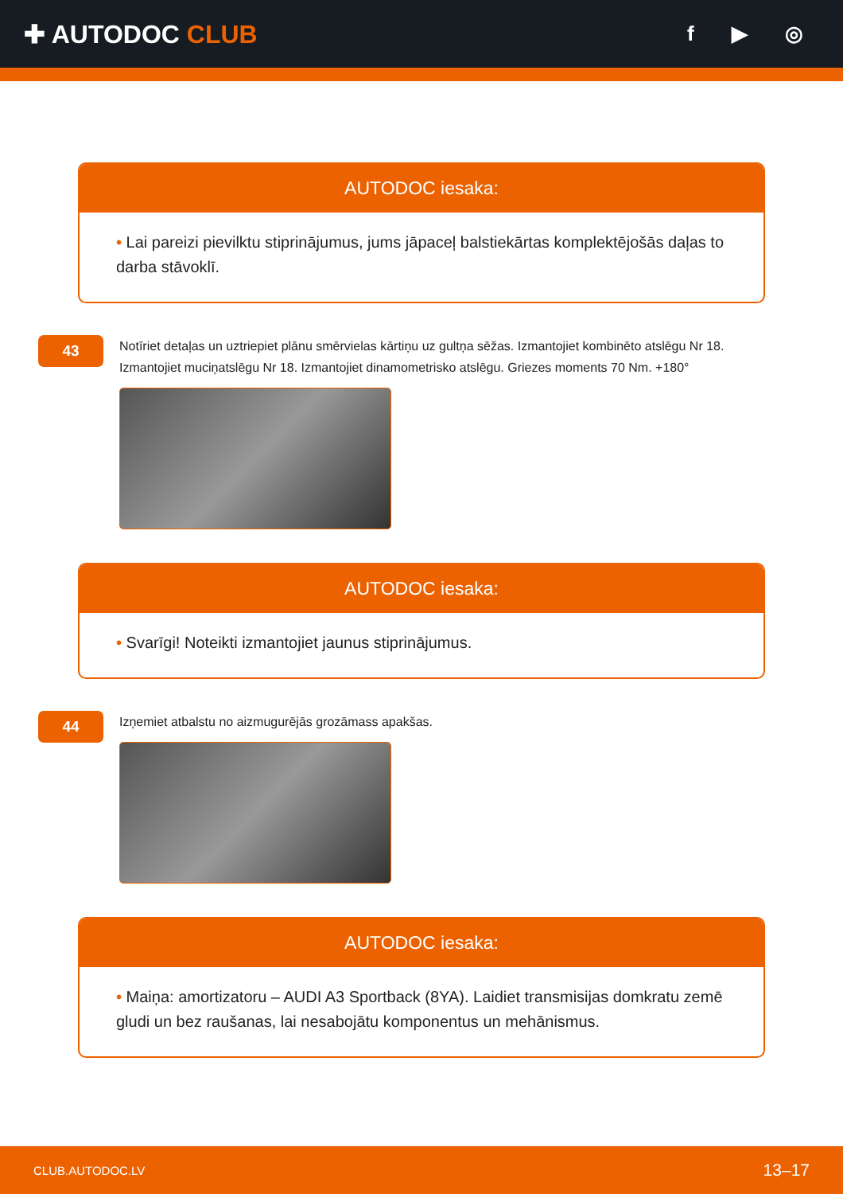✚ AUTODOC CLUB
f ▶ ◎
AUTODOC iesaka:
• Lai pareizi pievilktu stiprinājumus, jums jāpaceļ balstiekārtas komplektējošās daļas to darba stāvoklī.
43
Notīriet detaļas un uztriepiet plānu smērvielas kārtiņu uz gultņa sēžas. Izmantojiet kombinēto atslēgu Nr 18. Izmantojiet muciņatslēgu Nr 18. Izmantojiet dinamometrisko atslēgu. Griezes moments 70 Nm. +180°
AUTODOC iesaka:
• Svarīgi! Noteikti izmantojiet jaunus stiprinājumus.
44
Izņemiet atbalstu no aizmugurējās grozāmass apakšas.
AUTODOC iesaka:
• Maiņa: amortizatoru – AUDI A3 Sportback (8YA). Laidiet transmisijas domkratu zemē gludi un bez raušanas, lai nesabojātu komponentus un mehānismus.
CLUB.AUTODOC.LV 13–17